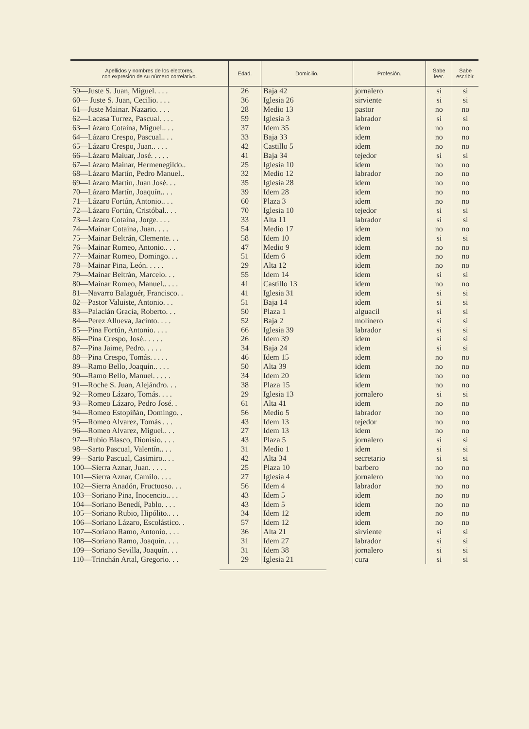| Apellidos y nombres de los electores, con expresión de su número correlativo. | Edad. | Domicilio. | Profesión. | Sabe leer. | Sabe escribir. |
| --- | --- | --- | --- | --- | --- |
| 59—Juste S. Juan, Miguel. . . . | 26 | Baja 42 | jornalero | si | si |
| 60— Juste S. Juan, Cecilio. . . . | 36 | Iglesia 26 | sirviente | si | si |
| 61—Juste Mainar. Nazario. . . . | 28 | Medio 13 | pastor | no | no |
| 62—Lacasa Turrez, Pascual. . . . | 59 | Iglesia 3 | labrador | si | si |
| 63—Lázaro Cotaina, Miguel.. . . | 37 | Idem 35 | idem | no | no |
| 64—Lázaro Crespo, Pascual.. . . | 33 | Baja 33 | idem | no | no |
| 65—Lázaro Crespo, Juan.. . . . | 42 | Castillo 5 | idem | no | no |
| 66—Lázaro Maiuar, José. . . . . | 41 | Baja 34 | tejedor | si | si |
| 67—Lázaro Mainar, Hermenegildo.. | 25 | Iglesia 10 | idem | no | no |
| 68—Lázaro Martín, Pedro Manuel.. | 32 | Medio 12 | labrador | no | no |
| 69—Lázaro Martín, Juan José. . . | 35 | Iglesia 28 | idem | no | no |
| 70—Lázaro Martín, Joaquín.. . . | 39 | Idem 28 | idem | no | no |
| 71—Lázaro Fortún, Antonio.. . . | 60 | Plaza 3 | idem | no | no |
| 72—Lázaro Fortún, Cristóbal.. . . | 70 | Iglesia 10 | tejedor | si | si |
| 73—Lázaro Cotaina, Jorge. . . . | 33 | Alta 11 | labrador | si | si |
| 74—Mainar Cotaina, Juan. . . . | 54 | Medio 17 | idem | no | no |
| 75—Mainar Beltrán, Clemente. . . | 58 | Idem 10 | idem | si | si |
| 76—Mainar Romeo, Antonio.. . . | 47 | Medio 9 | idem | no | no |
| 77—Mainar Romeo, Domingo. . . | 51 | Idem 6 | idem | no | no |
| 78—Mainar Pina, León. . . . . | 29 | Alta 12 | idem | no | no |
| 79—Mainar Beltrán, Marcelo. . . | 55 | Idem 14 | idem | si | si |
| 80—Mainar Romeo, Manuel.. . . . | 41 | Castillo 13 | idem | no | no |
| 81—Navarro Balaguér, Francisco. . | 41 | Iglesia 31 | idem | si | si |
| 82—Pastor Valuiste, Antonio. . . | 51 | Baja 14 | idem | si | si |
| 83—Palacián Gracia, Roberto. . . | 50 | Plaza 1 | alguacil | si | si |
| 84—Perez Allueva, Jacinto. . . . | 52 | Baja 2 | molinero | si | si |
| 85—Pina Fortún, Antonio. . . . | 66 | Iglesia 39 | labrador | si | si |
| 86—Pina Crespo, José.. . . . . | 26 | Idem 39 | idem | si | si |
| 87—Pina Jaime, Pedro. . . . . | 34 | Baja 24 | idem | si | si |
| 88—Pina Crespo, Tomás. . . . . | 46 | Idem 15 | idem | no | no |
| 89—Ramo Bello, Joaquín.. . . . | 50 | Alta 39 | idem | no | no |
| 90—Ramo Bello, Manuel. . . . . | 34 | Idem 20 | idem | no | no |
| 91—Roche S. Juan, Alejándro. . . | 38 | Plaza 15 | idem | no | no |
| 92—Romeo Lázaro, Tomás. . . . | 29 | Iglesia 13 | jornalero | si | si |
| 93—Romeo Lázaro, Pedro José. . | 61 | Alta 41 | idem | no | no |
| 94—Romeo Estopiñán, Domingo. . | 56 | Medio 5 | labrador | no | no |
| 95—Romeo Alvarez, Tomás . . . | 43 | Idem 13 | tejedor | no | no |
| 96—Romeo Alvarez, Miguel.. . . | 27 | Idem 13 | idem | no | no |
| 97—Rubio Blasco, Dionisio. . . . | 43 | Plaza 5 | jornalero | si | si |
| 98—Sarto Pascual, Valentín.. . . | 31 | Medio 1 | idem | si | si |
| 99—Sarto Pascual, Casimiro.. . . | 42 | Alta 34 | secretario | si | si |
| 100—Sierra Aznar, Juan. . . . . | 25 | Plaza 10 | barbero | no | no |
| 101—Sierra Aznar, Camilo. . . . | 27 | Iglesia 4 | jornalero | no | no |
| 102—Sierra Anadón, Fructuoso. . . | 56 | Idem 4 | labrador | no | no |
| 103—Soriano Pina, Inocencio.. . . | 43 | Idem 5 | idem | no | no |
| 104—Soriano Benedí, Pablo. . . . | 43 | Idem 5 | idem | no | no |
| 105—Soriano Rubio, Hipólito.. . . | 34 | Idem 12 | idem | no | no |
| 106—Soriano Lázaro, Escolástico. . | 57 | Idem 12 | idem | no | no |
| 107—Soriano Ramo, Antonio. . . . | 36 | Alta 21 | sirviente | si | si |
| 108—Soriano Ramo, Joaquín. . . . | 31 | Idem 27 | labrador | si | si |
| 109—Soriano Sevilla, Joaquín. . . | 31 | Idem 38 | jornalero | si | si |
| 110—Trinchán Artal, Gregorio. . . | 29 | Iglesia 21 | cura | si | si |